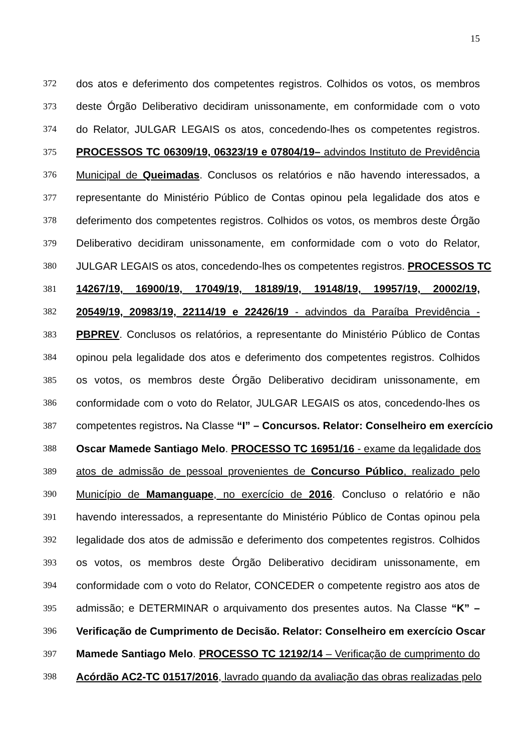15
372 dos atos e deferimento dos competentes registros. Colhidos os votos, os membros
373 deste Órgão Deliberativo decidiram unissonamente, em conformidade com o voto
374 do Relator, JULGAR LEGAIS os atos, concedendo-lhes os competentes registros.
375 PROCESSOS TC 06309/19, 06323/19 e 07804/19– advindos Instituto de Previdência
376 Municipal de Queimadas. Conclusos os relatórios e não havendo interessados, a
377 representante do Ministério Público de Contas opinou pela legalidade dos atos e
378 deferimento dos competentes registros. Colhidos os votos, os membros deste Órgão
379 Deliberativo decidiram unissonamente, em conformidade com o voto do Relator,
380 JULGAR LEGAIS os atos, concedendo-lhes os competentes registros. PROCESSOS TC
381 14267/19, 16900/19, 17049/19, 18189/19, 19148/19, 19957/19, 20002/19,
382 20549/19, 20983/19, 22114/19 e 22426/19 - advindos da Paraíba Previdência -
383 PBPREV. Conclusos os relatórios, a representante do Ministério Público de Contas
384 opinou pela legalidade dos atos e deferimento dos competentes registros. Colhidos
385 os votos, os membros deste Órgão Deliberativo decidiram unissonamente, em
386 conformidade com o voto do Relator, JULGAR LEGAIS os atos, concedendo-lhes os
387 competentes registros. Na Classe “I” – Concursos. Relator: Conselheiro em exercício
388 Oscar Mamede Santiago Melo. PROCESSO TC 16951/16 - exame da legalidade dos
389 atos de admissão de pessoal provenientes de Concurso Público, realizado pelo
390 Município de Mamanguape, no exercício de 2016. Concluso o relatório e não
391 havendo interessados, a representante do Ministério Público de Contas opinou pela
392 legalidade dos atos de admissão e deferimento dos competentes registros. Colhidos
393 os votos, os membros deste Órgão Deliberativo decidiram unissonamente, em
394 conformidade com o voto do Relator, CONCEDER o competente registro aos atos de
395 admissão; e DETERMINAR o arquivamento dos presentes autos. Na Classe “K” –
396 Verificação de Cumprimento de Decisão. Relator: Conselheiro em exercício Oscar
397 Mamede Santiago Melo. PROCESSO TC 12192/14 – Verificação de cumprimento do
398 Acórdão AC2-TC 01517/2016, lavrado quando da avaliação das obras realizadas pelo